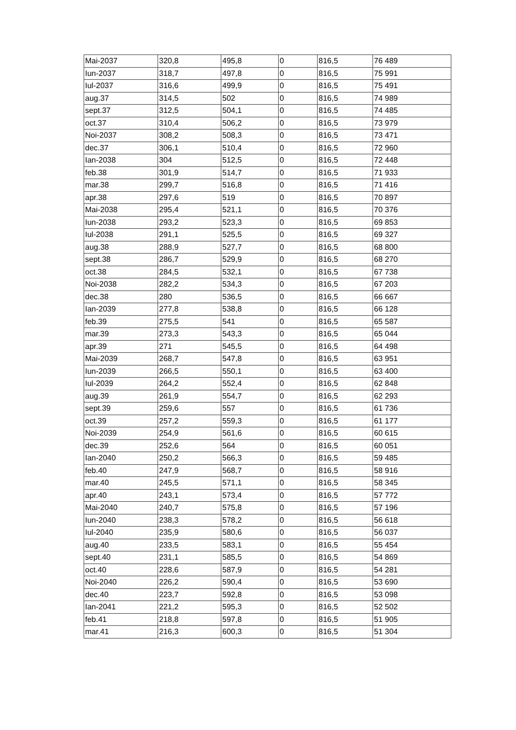| Mai-2037 | 320,8 | 495,8 | 0 | 816,5 | 76 489 |
| Iun-2037 | 318,7 | 497,8 | 0 | 816,5 | 75 991 |
| Iul-2037 | 316,6 | 499,9 | 0 | 816,5 | 75 491 |
| aug.37 | 314,5 | 502 | 0 | 816,5 | 74 989 |
| sept.37 | 312,5 | 504,1 | 0 | 816,5 | 74 485 |
| oct.37 | 310,4 | 506,2 | 0 | 816,5 | 73 979 |
| Noi-2037 | 308,2 | 508,3 | 0 | 816,5 | 73 471 |
| dec.37 | 306,1 | 510,4 | 0 | 816,5 | 72 960 |
| Ian-2038 | 304 | 512,5 | 0 | 816,5 | 72 448 |
| feb.38 | 301,9 | 514,7 | 0 | 816,5 | 71 933 |
| mar.38 | 299,7 | 516,8 | 0 | 816,5 | 71 416 |
| apr.38 | 297,6 | 519 | 0 | 816,5 | 70 897 |
| Mai-2038 | 295,4 | 521,1 | 0 | 816,5 | 70 376 |
| Iun-2038 | 293,2 | 523,3 | 0 | 816,5 | 69 853 |
| Iul-2038 | 291,1 | 525,5 | 0 | 816,5 | 69 327 |
| aug.38 | 288,9 | 527,7 | 0 | 816,5 | 68 800 |
| sept.38 | 286,7 | 529,9 | 0 | 816,5 | 68 270 |
| oct.38 | 284,5 | 532,1 | 0 | 816,5 | 67 738 |
| Noi-2038 | 282,2 | 534,3 | 0 | 816,5 | 67 203 |
| dec.38 | 280 | 536,5 | 0 | 816,5 | 66 667 |
| Ian-2039 | 277,8 | 538,8 | 0 | 816,5 | 66 128 |
| feb.39 | 275,5 | 541 | 0 | 816,5 | 65 587 |
| mar.39 | 273,3 | 543,3 | 0 | 816,5 | 65 044 |
| apr.39 | 271 | 545,5 | 0 | 816,5 | 64 498 |
| Mai-2039 | 268,7 | 547,8 | 0 | 816,5 | 63 951 |
| Iun-2039 | 266,5 | 550,1 | 0 | 816,5 | 63 400 |
| Iul-2039 | 264,2 | 552,4 | 0 | 816,5 | 62 848 |
| aug.39 | 261,9 | 554,7 | 0 | 816,5 | 62 293 |
| sept.39 | 259,6 | 557 | 0 | 816,5 | 61 736 |
| oct.39 | 257,2 | 559,3 | 0 | 816,5 | 61 177 |
| Noi-2039 | 254,9 | 561,6 | 0 | 816,5 | 60 615 |
| dec.39 | 252,6 | 564 | 0 | 816,5 | 60 051 |
| Ian-2040 | 250,2 | 566,3 | 0 | 816,5 | 59 485 |
| feb.40 | 247,9 | 568,7 | 0 | 816,5 | 58 916 |
| mar.40 | 245,5 | 571,1 | 0 | 816,5 | 58 345 |
| apr.40 | 243,1 | 573,4 | 0 | 816,5 | 57 772 |
| Mai-2040 | 240,7 | 575,8 | 0 | 816,5 | 57 196 |
| Iun-2040 | 238,3 | 578,2 | 0 | 816,5 | 56 618 |
| Iul-2040 | 235,9 | 580,6 | 0 | 816,5 | 56 037 |
| aug.40 | 233,5 | 583,1 | 0 | 816,5 | 55 454 |
| sept.40 | 231,1 | 585,5 | 0 | 816,5 | 54 869 |
| oct.40 | 228,6 | 587,9 | 0 | 816,5 | 54 281 |
| Noi-2040 | 226,2 | 590,4 | 0 | 816,5 | 53 690 |
| dec.40 | 223,7 | 592,8 | 0 | 816,5 | 53 098 |
| Ian-2041 | 221,2 | 595,3 | 0 | 816,5 | 52 502 |
| feb.41 | 218,8 | 597,8 | 0 | 816,5 | 51 905 |
| mar.41 | 216,3 | 600,3 | 0 | 816,5 | 51 304 |